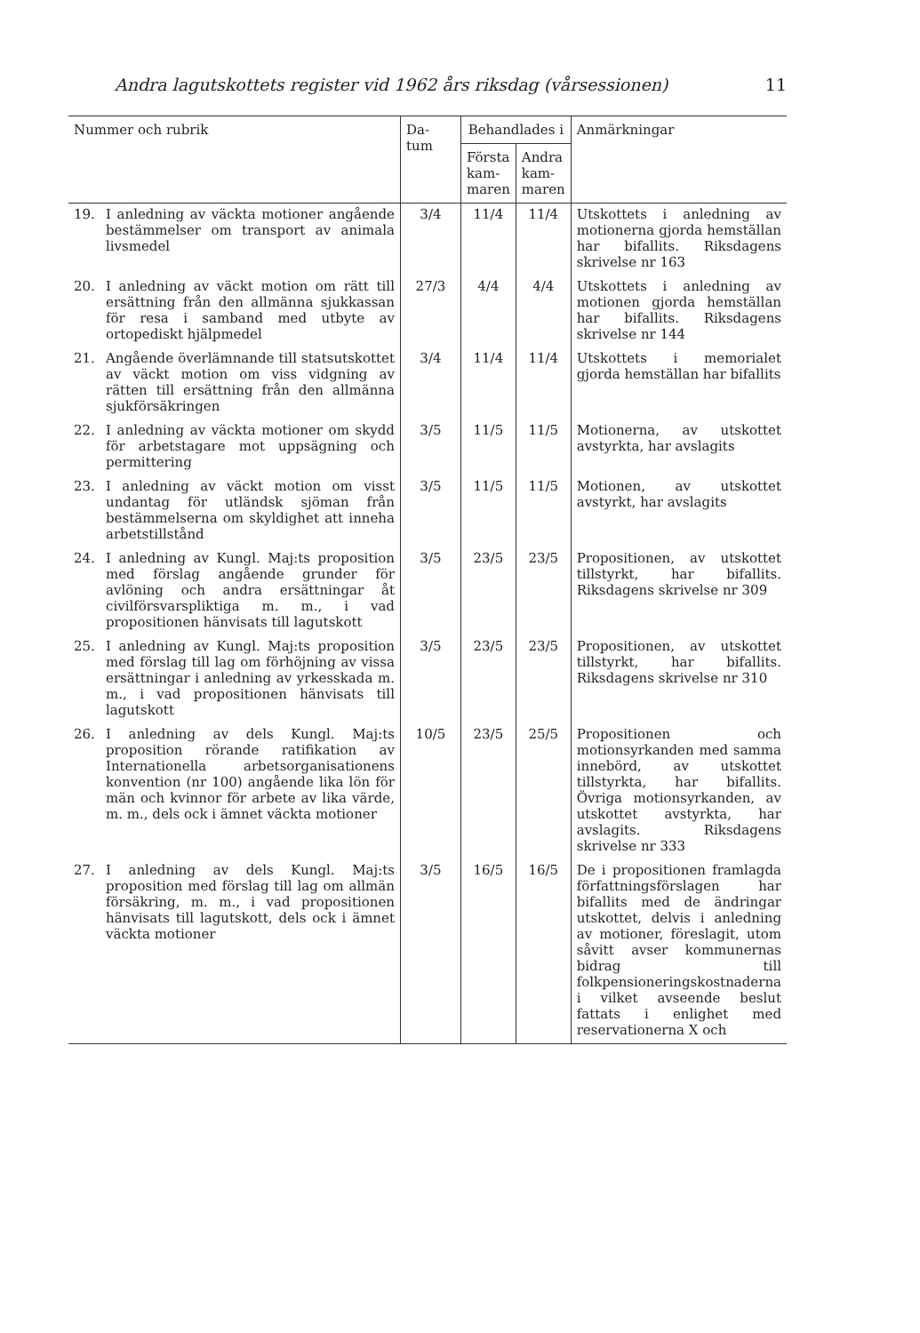Andra lagutskottets register vid 1962 års riksdag (vårsessionen) 11
| Nummer och rubrik | | Da- tum | Behandlades i | | Anmärkningar |
| --- | --- | --- | --- | --- | --- |
| | | | Första kam- maren | Andra kam- maren | |
| 19. | I anledning av väckta motioner angående bestämmelser om transport av animala livsmedel | 3/4 | 11/4 | 11/4 | Utskottets i anledning av motionerna gjorda hemställan har bifallits. Riksdagens skrivelse nr 163 |
| 20. | I anledning av väckt motion om rätt till ersättning från den allmänna sjukkassan för resa i samband med utbyte av ortopediskt hjälpmedel | 27/3 | 4/4 | 4/4 | Utskottets i anledning av motionen gjorda hemställan har bifallits. Riksdagens skrivelse nr 144 |
| 21. | Angående överlämnande till statsutskottet av väckt motion om viss vidgning av rätten till ersättning från den allmänna sjukförsäkringen | 3/4 | 11/4 | 11/4 | Utskottets i memorialet gjorda hemställan har bifallits |
| 22. | I anledning av väckta motioner om skydd för arbetstagare mot uppsägning och permittering | 3/5 | 11/5 | 11/5 | Motionerna, av utskottet avstyrkta, har avslagits |
| 23. | I anledning av väckt motion om visst undantag för utländsk sjöman från bestämmelserna om skyldighet att inneha arbetstillstånd | 3/5 | 11/5 | 11/5 | Motionen, av utskottet avstyrkt, har avslagits |
| 24. | I anledning av Kungl. Maj:ts proposition med förslag angående grunder för avlöning och andra ersättningar åt civilförsvarspliktiga m. m., i vad propositionen hänvisats till lagutskott | 3/5 | 23/5 | 23/5 | Propositionen, av utskottet tillstyrkt, har bifallits. Riksdagens skrivelse nr 309 |
| 25. | I anledning av Kungl. Maj:ts proposition med förslag till lag om förhöjning av vissa ersättningar i anledning av yrkesskada m. m., i vad propositionen hänvisats till lagutskott | 3/5 | 23/5 | 23/5 | Propositionen, av utskottet tillstyrkt, har bifallits. Riksdagens skrivelse nr 310 |
| 26. | I anledning av dels Kungl. Maj:ts proposition rörande ratifikation av Internationella arbetsorganisationens konvention (nr 100) angående lika lön för män och kvinnor för arbete av lika värde, m. m., dels ock i ämnet väckta motioner | 10/5 | 23/5 | 25/5 | Propositionen och motionsyrkanden med samma innebörd, av utskottet tillstyrkta, har bifallits. Övriga motionsyrkanden, av utskottet avstyrkta, har avslagits. Riksdagens skrivelse nr 333 |
| 27. | I anledning av dels Kungl. Maj:ts proposition med förslag till lag om allmän försäkring, m. m., i vad propositionen hänvisats till lagutskott, dels ock i ämnet väckta motioner | 3/5 | 16/5 | 16/5 | De i propositionen framlagda författningsförslagen har bifallits med de ändringar utskottet, delvis i anledning av motioner, föreslagit, utom såvitt avser kommunernas bidrag till folkpensioneringskostnaderna i vilket avseende beslut fattats i enlighet med reservationerna X och |